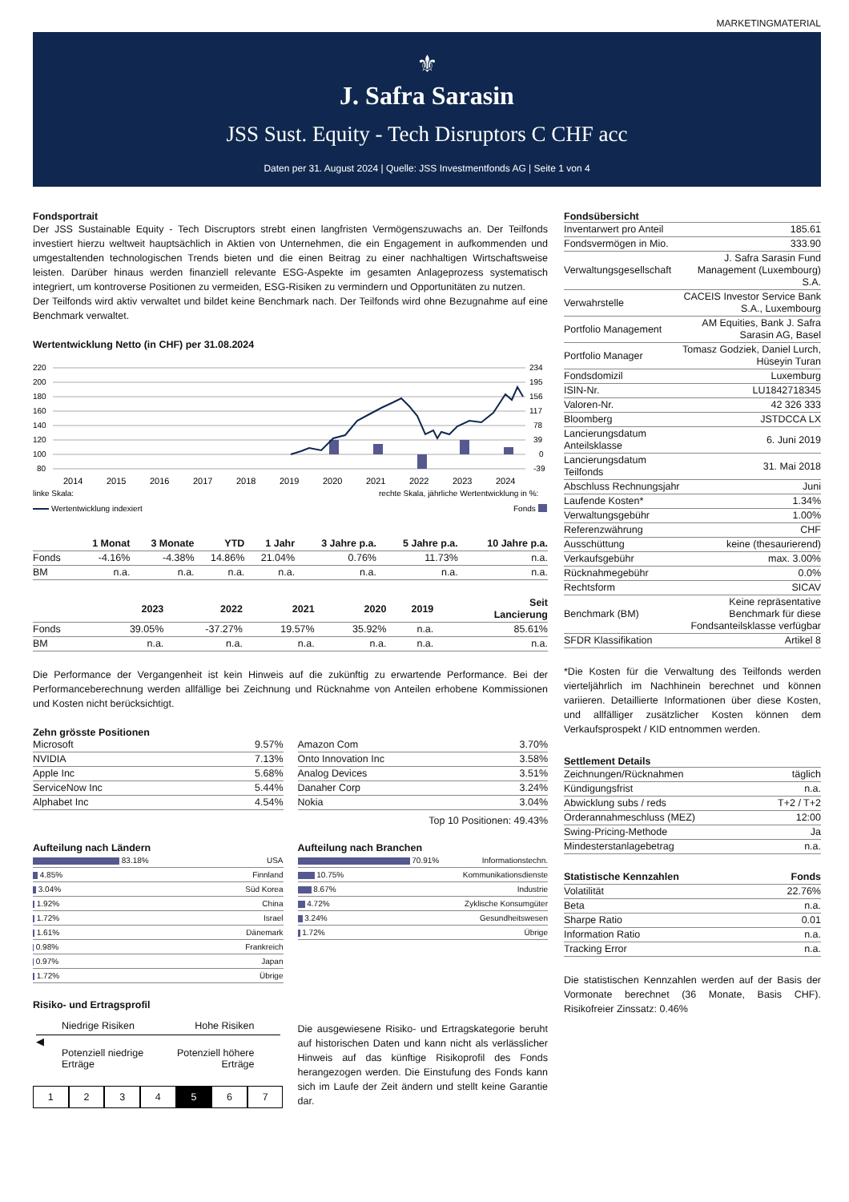MARKETINGMATERIAL
⚜
J. Safra Sarasin
JSS Sust. Equity - Tech Disruptors C CHF acc
Daten per 31. August 2024 | Quelle: JSS Investmentfonds AG | Seite 1 von 4
Fondsportrait
Der JSS Sustainable Equity - Tech Discruptors strebt einen langfristen Vermögenszuwachs an. Der Teilfonds investiert hierzu weltweit hauptsächlich in Aktien von Unternehmen, die ein Engagement in aufkommenden und umgestaltenden technologischen Trends bieten und die einen Beitrag zu einer nachhaltigen Wirtschaftsweise leisten. Darüber hinaus werden finanziell relevante ESG-Aspekte im gesamten Anlageprozess systematisch integriert, um kontroverse Positionen zu vermeiden, ESG-Risiken zu vermindern und Opportunitäten zu nutzen.
Der Teilfonds wird aktiv verwaltet und bildet keine Benchmark nach. Der Teilfonds wird ohne Bezugnahme auf eine Benchmark verwaltet.
Wertentwicklung Netto (in CHF) per 31.08.2024
220
200
180
160
140
120
100
80
234
195
156
117
78
39
0
-39
2014
2015
2016
2017
2018
2019
2020
2021
2022
2023
2024
linke Skala:
rechte Skala, jährliche Wertentwicklung in %:
Wertentwicklung indexiert
Fonds
| | 1 Monat | 3 Monate | YTD | 1 Jahr | 3 Jahre p.a. | 5 Jahre p.a. | 10 Jahre p.a. |
| --- | --- | --- | --- | --- | --- | --- | --- |
| Fonds | -4.16% | -4.38% | 14.86% | 21.04% | 0.76% | 11.73% | n.a. |
| BM | n.a. | n.a. | n.a. | n.a. | n.a. | n.a. | n.a. |
| | 2023 | 2022 | 2021 | 2020 | 2019 | Seit Lancierung |
| --- | --- | --- | --- | --- | --- | --- |
| Fonds | 39.05% | -37.27% | 19.57% | 35.92% | n.a. | 85.61% |
| BM | n.a. | n.a. | n.a. | n.a. | n.a. | n.a. |
Die Performance der Vergangenheit ist kein Hinweis auf die zukünftig zu erwartende Performance. Bei der Performanceberechnung werden allfällige bei Zeichnung und Rücknahme von Anteilen erhobene Kommissionen und Kosten nicht berücksichtigt.
Zehn grösste Positionen
| Microsoft | 9.57% |
| NVIDIA | 7.13% |
| Apple Inc | 5.68% |
| ServiceNow Inc | 5.44% |
| Alphabet Inc | 4.54% |
| Amazon Com | 3.70% |
| Onto Innovation Inc | 3.58% |
| Analog Devices | 3.51% |
| Danaher Corp | 3.24% |
| Nokia | 3.04% |
Top 10 Positionen: 49.43%
Aufteilung nach Ländern
| 83.18% | USA |
| 4.85% | Finnland |
| 3.04% | Süd Korea |
| 1.92% | China |
| 1.72% | Israel |
| 1.61% | Dänemark |
| 0.98% | Frankreich |
| 0.97% | Japan |
| 1.72% | Übrige |
Aufteilung nach Branchen
| 70.91% | Informationstechn. |
| 10.75% | Kommunikationsdienste |
| 8.67% | Industrie |
| 4.72% | Zyklische Konsumgüter |
| 3.24% | Gesundheitswesen |
| 1.72% | Übrige |
Risiko- und Ertragsprofil
Niedrige Risiken Hohe Risiken
◀
Potenziell niedrige
Erträge Potenziell höhere
Erträge
1234567
Die ausgewiesene Risiko- und Ertragskategorie beruht auf historischen Daten und kann nicht als verlässlicher Hinweis auf das künftige Risikoprofil des Fonds herangezogen werden. Die Einstufung des Fonds kann sich im Laufe der Zeit ändern und stellt keine Garantie dar.
Fondsübersicht
| Inventarwert pro Anteil | 185.61 |
| Fondsvermögen in Mio. | 333.90 |
| Verwaltungsgesellschaft | J. Safra Sarasin Fund Management (Luxembourg) S.A. |
| Verwahrstelle | CACEIS Investor Service Bank S.A., Luxembourg |
| Portfolio Management | AM Equities, Bank J. Safra Sarasin AG, Basel |
| Portfolio Manager | Tomasz Godziek, Daniel Lurch, Hüseyin Turan |
| Fondsdomizil | Luxemburg |
| ISIN-Nr. | LU1842718345 |
| Valoren-Nr. | 42 326 333 |
| Bloomberg | JSTDCCA LX |
| Lancierungsdatum Anteilsklasse | 6. Juni 2019 |
| Lancierungsdatum Teilfonds | 31. Mai 2018 |
| Abschluss Rechnungsjahr | Juni |
| Laufende Kosten* | 1.34% |
| Verwaltungsgebühr | 1.00% |
| Referenzwährung | CHF |
| Ausschüttung | keine (thesaurierend) |
| Verkaufsgebühr | max. 3.00% |
| Rücknahmegebühr | 0.0% |
| Rechtsform | SICAV |
| Benchmark (BM) | Keine repräsentative Benchmark für diese Fondsanteilsklasse verfügbar |
| SFDR Klassifikation | Artikel 8 |
*Die Kosten für die Verwaltung des Teilfonds werden vierteljährlich im Nachhinein berechnet und können variieren. Detaillierte Informationen über diese Kosten, und allfälliger zusätzlicher Kosten können dem Verkaufsprospekt / KID entnommen werden.
Settlement Details
| Zeichnungen/Rücknahmen | täglich |
| Kündigungsfrist | n.a. |
| Abwicklung subs / reds | T+2 / T+2 |
| Orderannahmeschluss (MEZ) | 12:00 |
| Swing-Pricing-Methode | Ja |
| Mindesterstanlagebetrag | n.a. |
| Statistische Kennzahlen | Fonds |
| --- | --- |
| Volatilität | 22.76% |
| Beta | n.a. |
| Sharpe Ratio | 0.01 |
| Information Ratio | n.a. |
| Tracking Error | n.a. |
Die statistischen Kennzahlen werden auf der Basis der Vormonate berechnet (36 Monate, Basis CHF). Risikofreier Zinssatz: 0.46%